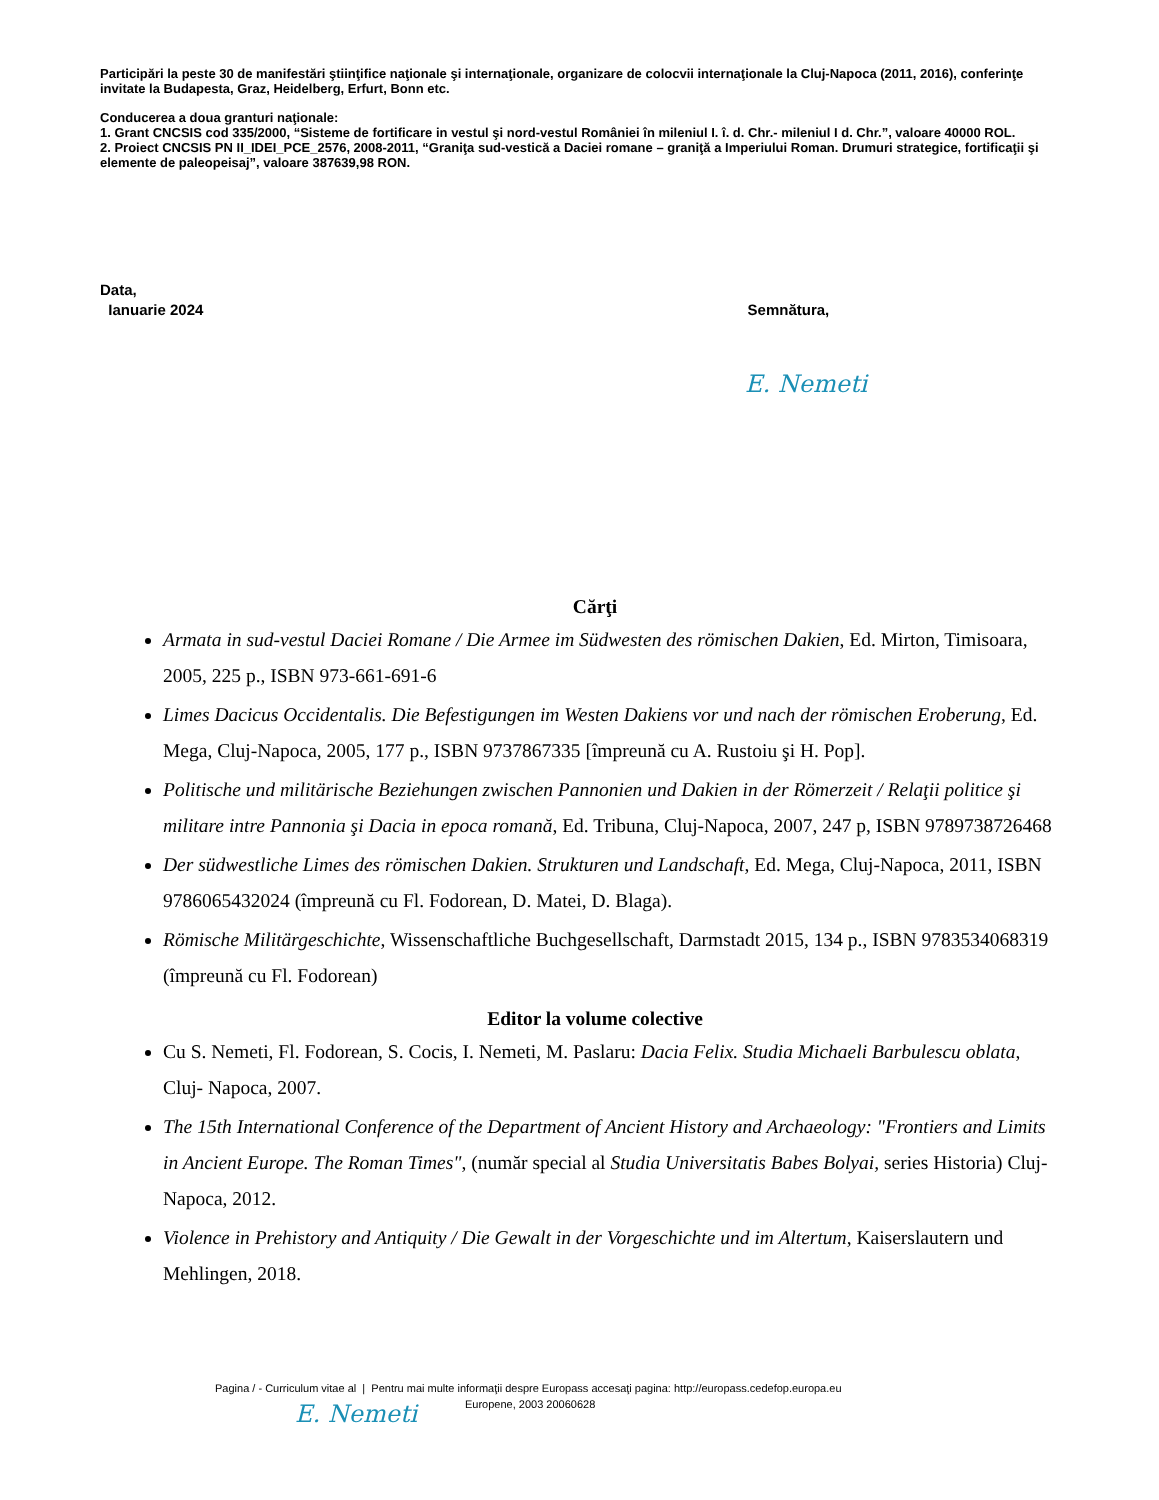Participări la peste 30 de manifestări ştiinţifice naţionale şi internaţionale, organizare de colocvii internaţionale la Cluj-Napoca (2011, 2016), conferinţe invitate la Budapesta, Graz, Heidelberg, Erfurt, Bonn etc.
Conducerea a doua granturi naţionale:
1. Grant CNCSIS cod 335/2000, “Sisteme de fortificare in vestul şi nord-vestul României în mileniul I. î. d. Chr.- mileniul I d. Chr.”, valoare 40000 ROL.
2. Proiect CNCSIS PN II_IDEI_PCE_2576, 2008-2011, “Graniţa sud-vestică a Daciei romane – graniţă a Imperiului Roman. Drumuri strategice, fortificaţii şi elemente de paleopeisaj”, valoare 387639,98 RON.
Data,
Ianuarie 2024 Semnătura,
E. Nemeti
Cărţi
Armata in sud-vestul Daciei Romane / Die Armee im Südwesten des römischen Dakien, Ed. Mirton, Timisoara, 2005, 225 p., ISBN 973-661-691-6
Limes Dacicus Occidentalis. Die Befestigungen im Westen Dakiens vor und nach der römischen Eroberung, Ed. Mega, Cluj-Napoca, 2005, 177 p., ISBN 9737867335 [împreună cu A. Rustoiu şi H. Pop].
Politische und militärische Beziehungen zwischen Pannonien und Dakien in der Römerzeit / Relaţii politice şi militare intre Pannonia şi Dacia in epoca romană, Ed. Tribuna, Cluj-Napoca, 2007, 247 p, ISBN 9789738726468
Der südwestliche Limes des römischen Dakien. Strukturen und Landschaft, Ed. Mega, Cluj-Napoca, 2011, ISBN 9786065432024 (împreună cu Fl. Fodorean, D. Matei, D. Blaga).
Römische Militärgeschichte, Wissenschaftliche Buchgesellschaft, Darmstadt 2015, 134 p., ISBN 9783534068319 (împreună cu Fl. Fodorean)
Editor la volume colective
Cu S. Nemeti, Fl. Fodorean, S. Cocis, I. Nemeti, M. Paslaru: Dacia Felix. Studia Michaeli Barbulescu oblata, Cluj- Napoca, 2007.
The 15th International Conference of the Department of Ancient History and Archaeology: "Frontiers and Limits in Ancient Europe. The Roman Times", (număr special al Studia Universitatis Babes Bolyai, series Historia) Cluj- Napoca, 2012.
Violence in Prehistory and Antiquity / Die Gewalt in der Vorgeschichte und im Altertum, Kaiserslautern und Mehlingen, 2018.
Pagina / - Curriculum vitae al | Pentru mai multe informaţii despre Europass accesaţi pagina: http://europass.cedefop.europa.eu
Europene, 2003 20060628
E. Nemeti